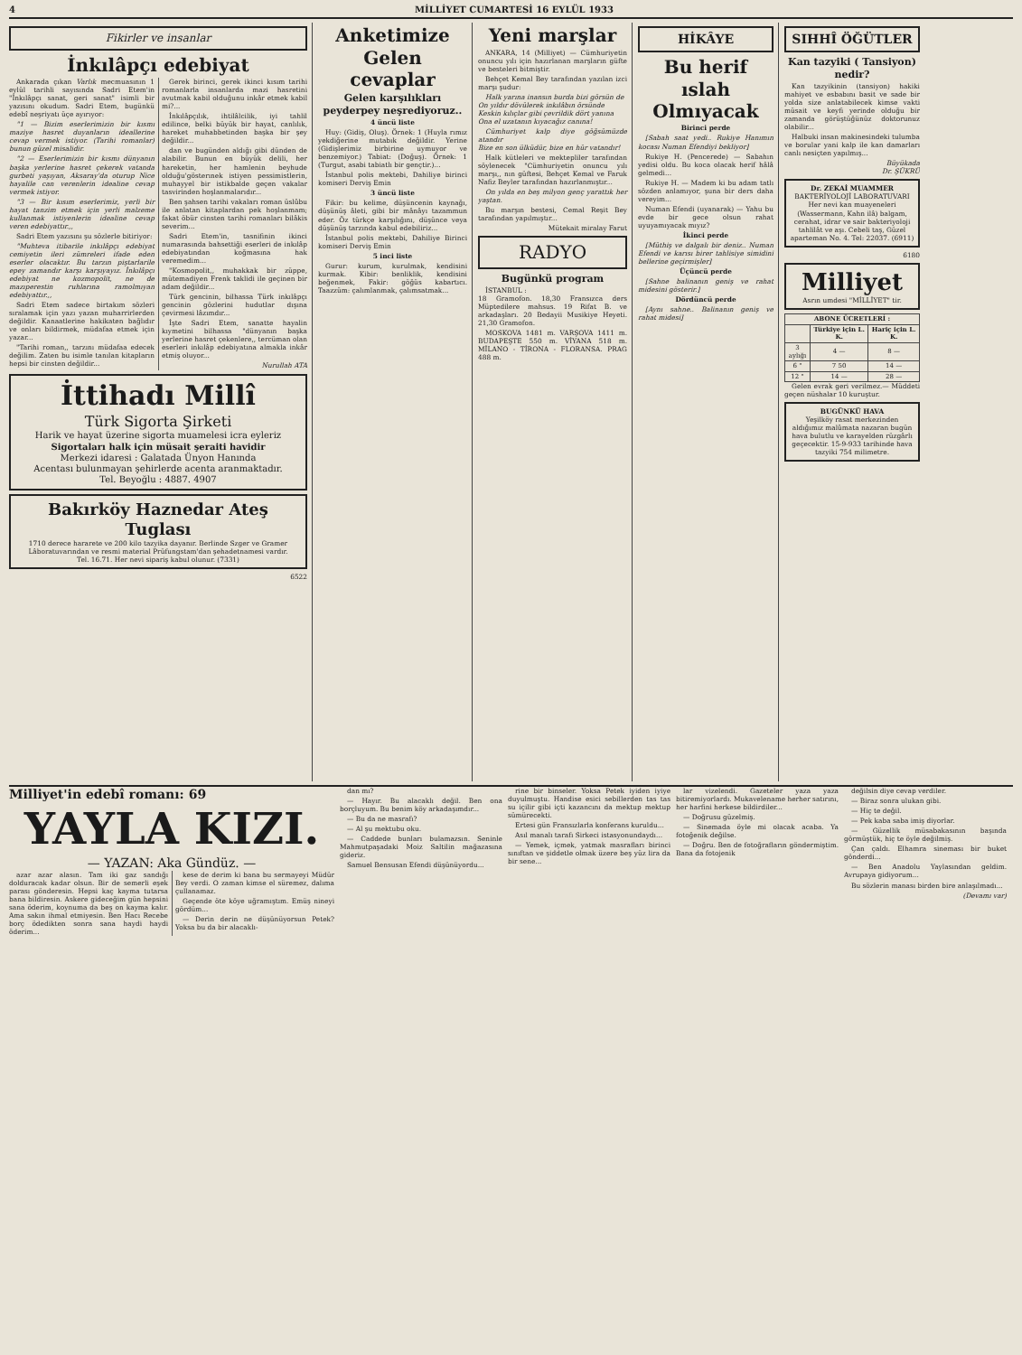4 MİLLİYET CUMARTESİ 16 EYLÜL 1933
Fikirler ve insanlar
İnkılâpçı edebiyat
Ankarada çıkan Varlık mecmuasının 1 eylül tarihli sayısında Sadri Etem'in "İnkılâpçı sanat, geri sanat" isimli bir yazısını okudum. Sadri Etem, bugünkü edebî neşriyatı üçe ayırıyor:
"1 — Bizim eserlerimizin bir kısmı maziye hasret duyanların ideallerine cevap vermek istiyor. (Tarihi romanlar) bunun güzel misalidir.
"2 — Eserlerimizin bir kısmı dünyanın başka yerlerine hasret çekerek vatanda gurbeti yaşıyan, Aksaray'da oturup Nice hayalile can verenlerin idealine cevap vermek istiyor.
"3 — Bir kısım eserlerimiz, yerli bir hayat tanzim etmek için yerli malzeme kullanmak istiyenlerin idealine cevap veren edebiyattır.,,
Sadri Etem yazısını şu sözlerle bitiriyor:
"Muhteva itibarile inkılâpçı edebiyat cemiyetin ileri zümreleri ifade eden eserler olacaktır. Bu tarzın piştarlarile epey zamandır karşı karşıyayız. İnkılâpçı edebiyat ne kozmopolit, ne de mazıperestin ruhlarına ramolmıyan edebiyattır.,,
Sadri Etem sadece birtakım sözleri sıralamak için yazı yazan muharrirlerden değildir. Kanaatlerine hakikaten bağlıdır ve onları bildirmek, müdafaa etmek için yazar...
"Tarihi roman,, tarzını müdafaa edecek değilim. Zaten bu isimle tanılan kitapların hepsi bir cinsten değildir...
Gerek birinci, gerek ikinci kısım tarihi romanlarla insanlarda mazi hasretini avutmak kabil olduğunu inkâr etmek kabil mi?...
İnkılâpçılık, ihtilâlcilik, iyi tahlil edilince, belki büyük bir hayat, canlılık, hareket muhabbetinden başka bir şey değildir...
dan ve bugünden aldığı gibi dünden de alabilir. Bunun en büyük delili, her hareketin, her hamlenin beyhude olduğu'gösterınek istiyen pessimistlerin, muhayyel bir istikbalde geçen vakalar tasvirinden hoşlanmalarıdır...
Ben şahsen tarihi vakaları roman üslûbu ile anlatan kitaplardan pek hoşlanmam; fakat öbür cinsten tarihi romanları bilâkis severim...
Sadri Etem'in, tasnifinin ikinci numarasında bahsettiği eserleri de inkılâp edebiyatından koğmasına hak veremedim...
"Kosmopolit,, muhakkak bir züppe, mütemadiyen Frenk taklidi ile geçinen bir adam değildir...
Türk gencinin, bilhassa Türk inkılâpçı gencinin gözlerini hudutlar dışına çevirmesi lâzımdır...
İşte Sadri Etem, sanatte hayalin kıymetini bilhassa "dünyanın başka yerlerine hasret çekenlere,, tercüman olan eserleri inkılâp edebiyatına almakla inkâr etmiş oluyor...
Nurullah ATA
İttihadı Millî
Türk Sigorta Şirketi
Harik ve hayat üzerine sigorta muamelesi icra eyleriz
Sigortaları halk için müsait şeraiti havidir
Merkezi idaresi : Galatada Ünyon Hanında
Acentası bulunmayan şehirlerde acenta aranmaktadır.
Tel. Beyoğlu : 4887. 4907
Bakırköy Haznedar Ateş Tuglası
1710 derece hararete ve 200 kilo tazyika dayanır. Berlinde Szger ve Gramer Lâboratuvarından ve resmi material Prüfungstam'dan şehadetnamesi vardır.
Tel. 16.71. Her nevi sipariş kabul olunur. (7331)
6522
Anketimize Gelen cevaplar
Gelen karşılıkları peyderpey neşrediyoruz..
4 üncü liste
Huy: (Gidiş, Oluş). Örnek: 1 (Huyla rımız yekdiğerine mutabık değildir. Yerine (Gidişlerimiz birbirine uymuyor ve benzemiyor.) Tabiat: (Doğuş). Örnek: 1 (Turgut, asabi tabiatlı bir gençtir.)...
İstanbul polis mektebi, Dahiliye birinci komiseri Derviş Emin
3 üncü liste
Fikir: bu kelime, düşüncenin kaynağı, düşünüş âleti, gibi bir mânâyı tazammun eder. Öz türkçe karşılığını, düşünce veya düşünüş tarzında kabul edebiliriz...
İstanbul polis mektebi, Dahiliye Birinci komiseri Derviş Emin
5 inci liste
Gurur: kurum, kurulmak, kendisini kurmak. Kibir: benliklik, kendisini beğenmek, Fakir: göğüs kabartıcı. Taazzüm: çalımlanmak, çalımsatmak...
Yeni marşlar
ANKARA, 14 (Milliyet) — Cümhuriyetin onuncu yılı için hazırlanan marşların güfte ve besteleri bitmiştir.
Behçet Kemal Bey tarafından yazılan izci marşı şudur:
Halk yarına inansın burda bizi görsün de
On yıldır dövülerek inkılâbın örsünde
Keskin kılıçlar gibi çevrildik dört yanına
Ona el uzatanın kıyacağız canına!
Cümhuriyet kalp diye göğsümüzde atandır
Bize en son ülküdür, bize en hür vatandır!
Halk kütleleri ve mektepliler tarafından söylenecek "Cümhuriyetin onuncu yılı marşı,, nın güftesi, Behçet Kemal ve Faruk Nafiz Beyler tarafından hazırlanmıştır...
On yılda en beş milyon genç yarattık her yaştan.
Bu marşın bestesi, Cemal Reşit Bey tarafından yapılmıştır...
Mütekait miralay Farut
RADYO
Bugünkü program
İSTANBUL :
18 Gramofon. 18,30 Fransızca ders Müptedilere mahsus. 19 Rifat B. ve arkadaşları. 20 Bedayii Musikiye Heyeti. 21,30 Gramofon.
MOSKOVA 1481 m. VARŞOVA 1411 m. BUDAPEŞTE 550 m. VİYANA 518 m. MİLANO - TİRONA - FLORANSA. PRAG 488 m.
HİKÂYE
Bu herif ıslah Olmıyacak
Birinci perde
[Sabah saat yedi.. Rukiye Hanımın kocası Numan Efendiyi bekliyor]
Rukiye H. (Pencerede) — Sabahın yedisi oldu. Bu koca olacak herif hâlâ gelmedi...
Rukiye H. — Madem ki bu adam tatlı sözden anlamıyor, şuna bir ders daha vereyim...
Numan Efendi (uyanarak) — Yahu bu evde bir gece olsun rahat uyuyamıyacak mıyız?
İkinci perde
[Müthiş ve dalgalı bir deniz.. Numan Efendi ve karısı birer tahlisiye simidini bellerine geçirmişler]
Üçüncü perde
[Sahne balinanın geniş ve rahat midesini gösterir.]
Dördüncü perde
[Aynı sahne.. Balinanın geniş ve rahat midesi]
SIHHÎ ÖĞÜTLER
Kan tazyiki ( Tansiyon) nedir?
Kan tazyikinin (tansiyon) hakiki mahiyet ve esbabını basit ve sade bir yolda size anlatabilecek kimse vakti müsait ve keyfi yerinde olduğu bir zamanda görüştüğünüz doktorunuz olabilir...
Halbuki insan makinesindeki tulumba ve borular yani kalp ile kan damarları canlı nesiçten yapılmış...
Büyükada
Dr. ŞÜKRÜ
Dr. ZEKAİ MUAMMER
BAKTERİYOLOJİ LABORATUVARI
Her nevi kan muayeneleri (Wassermann, Kahn ilâ) balgam, cerahat, idrar ve sair bakteriyoloji tahlilât ve aşı. Cebeli taş, Güzel aparteman No. 4. Tel: 22037. (6911)
6180
Milliyet
Asrın umdesi "MİLLİYET" tir.
| ABONE ÜCRETLERİ : | | |
| --- | --- | --- |
| | Türkiye için L. K. | Hariç için L. K. |
| 3 aylığı | 4 — | 8 — |
| 6 " | 7 50 | 14 — |
| 12 " | 14 — | 28 — |
Gelen evrak geri verilmez.— Müddeti geçen nüshalar 10 kuruştur.
BUGÜNKÜ HAVA
Yeşilköy rasat merkezinden aldığımız malûmata nazaran bugün hava bulutlu ve karayelden rüzgârlı geçecektir. 15-9-933 tarihinde hava tazyiki 754 milimetre.
Milliyet'in edebî romanı: 69
YAYLA KIZI.
— YAZAN: Aka Gündüz. —
azar azar alasın. Tam iki gaz sandığı dolduracak kadar olsun. Bir de semerli eşek parası gönderesin. Hepsi kaç kayma tutarsa bana bildiresin. Askere gideceğim gün hepsini sana öderim, koynuma da beş on kayma kalır. Ama sakın ihmal etmiyesin. Ben Hacı Recebe borç ödedikten sonra sana haydi haydi öderim...
kese de derim ki bana bu sermayeyi Müdür Bey verdi. O zaman kimse el süremez, dalıma çullanamaz.
Geçende öte köye uğramıştım. Emüş nineyi gördüm...
— Derin derin ne düşünüyorsun Petek? Yoksa bu da bir alacaklı-
dan mı?
— Hayır. Bu alacaklı değil. Ben ona borçluyum. Bu benim köy arkadaşımdır...
— Bu da ne masrafı?
— Al şu mektubu oku.
— Caddede bunları bulamazsın. Seninle Mahmutpaşadaki Moiz Saltilin mağazasına gideriz.
Samuel Bensusan Efendi düşünüyordu...
rine bir binseler. Yoksa Petek iyiden iyiye duyulmuştu. Handise esici sebillerden tas tas su içilir gibi içti kazancını da mektup mektup sümürecekti.
Ertesi gün Fransızlarla konferans kuruldu...
Asıl manalı tarafı Sirkeci istasyonundaydı...
— Yemek, içmek, yatmak masrafları birinci sınıftan ve şiddetle olmak üzere beş yüz lira da bir sene...
lar vizelendi. Gazeteler yaza yaza bitiremiyorlardı. Mukavelename herher satırını, her harfini herkese bildirdiler...
— Doğrusu güzelmiş.
— Sinemada öyle mi olacak acaba. Ya fotoğenik değilse.
— Doğru. Ben de fotoğrafların göndermiştim. Bana da fotojenik
değilsin diye cevap verdiler.
— Biraz sonra ulukan gibi.
— Hiç te değil.
— Pek kaba saba imiş diyorlar.
— Güzellik müsabakasının başında görmüştük, hiç te öyle değilmiş.
Çan çaldı. Elhamra sineması bir buket gönderdi...
— Ben Anadolu Yaylasından geldim. Avrupaya gidiyorum...
Bu sözlerin manası birden bire anlaşılmadı...
(Devamı var)